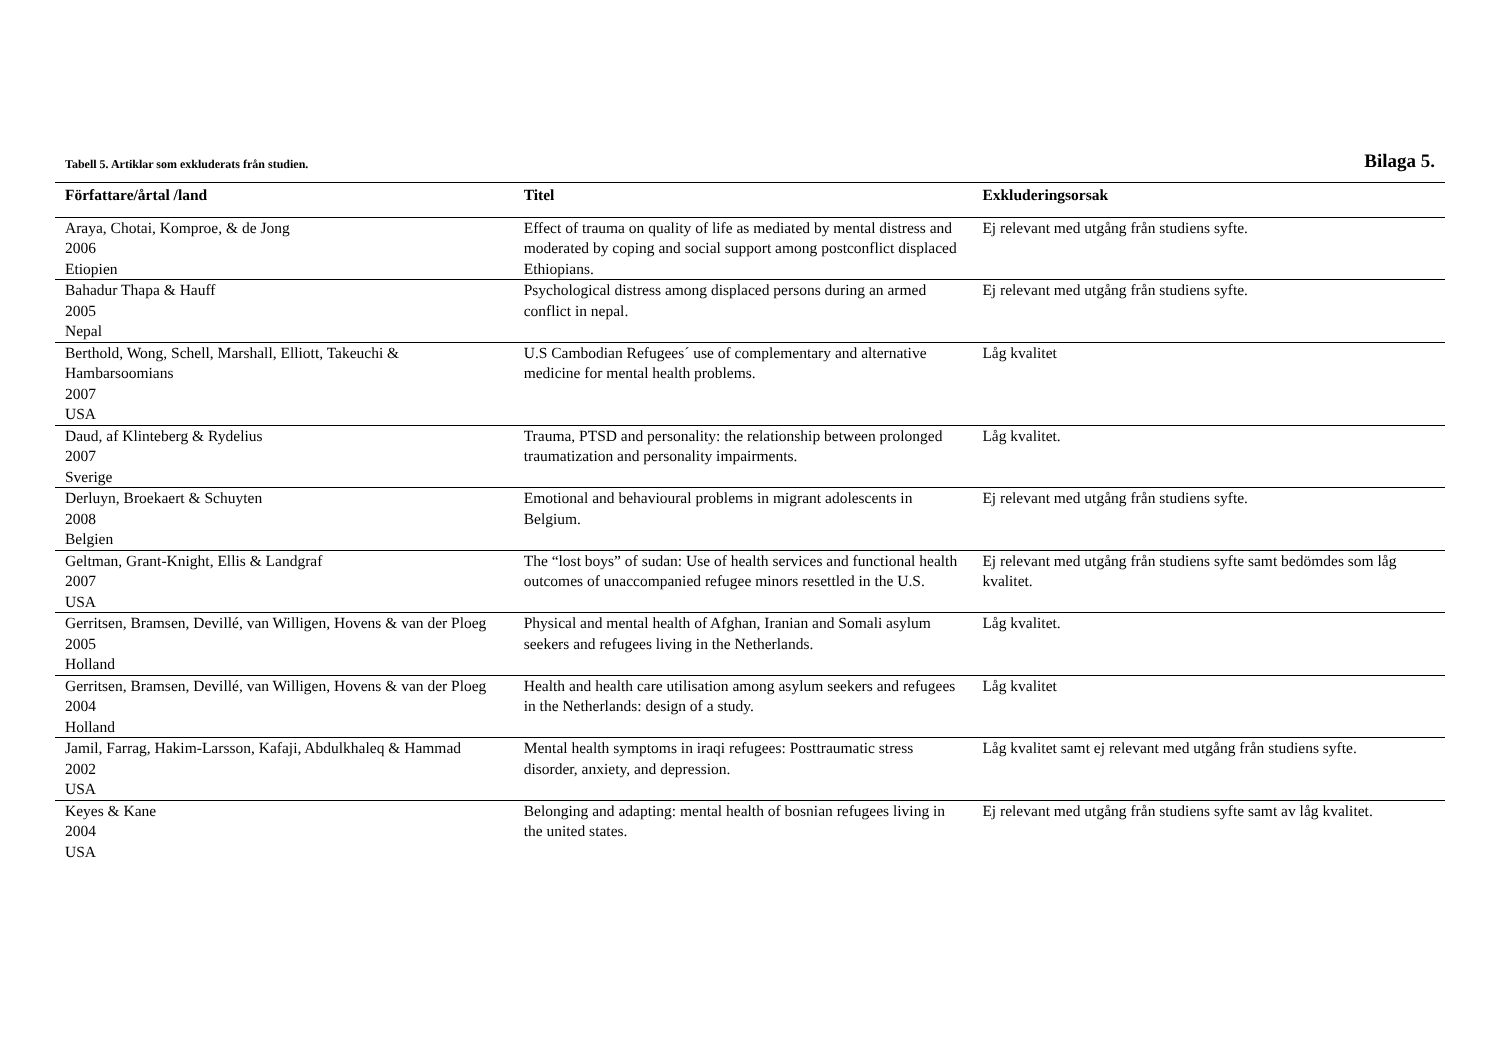Tabell 5. Artiklar som exkluderats från studien. Bilaga 5.
| Författare/årtal /land | Titel | Exkluderingsorsak |
| --- | --- | --- |
| Araya, Chotai, Komproe, & de Jong 2006 Etiopien | Effect of trauma on quality of life as mediated by mental distress and moderated by coping and social support among postconflict displaced Ethiopians. | Ej relevant med utgång från studiens syfte. |
| Bahadur Thapa & Hauff 2005 Nepal | Psychological distress among displaced persons during an armed conflict in nepal. | Ej relevant med utgång från studiens syfte. |
| Berthold, Wong, Schell, Marshall, Elliott, Takeuchi & Hambarsoomians 2007 USA | U.S Cambodian Refugees´ use of complementary and alternative medicine for mental health problems. | Låg kvalitet |
| Daud, af Klinteberg & Rydelius 2007 Sverige | Trauma, PTSD and personality: the relationship between prolonged traumatization and personality impairments. | Låg kvalitet. |
| Derluyn, Broekaert & Schuyten 2008 Belgien | Emotional and behavioural problems in migrant adolescents in Belgium. | Ej relevant med utgång från studiens syfte. |
| Geltman, Grant-Knight, Ellis & Landgraf 2007 USA | The “lost boys” of sudan: Use of health services and functional health outcomes of unaccompanied refugee minors resettled in the U.S. | Ej relevant med utgång från studiens syfte samt bedömdes som låg kvalitet. |
| Gerritsen, Bramsen, Devillé, van Willigen, Hovens & van der Ploeg 2005 Holland | Physical and mental health of Afghan, Iranian and Somali asylum seekers and refugees living in the Netherlands. | Låg kvalitet. |
| Gerritsen, Bramsen, Devillé, van Willigen, Hovens & van der Ploeg 2004 Holland | Health and health care utilisation among asylum seekers and refugees in the Netherlands: design of a study. | Låg kvalitet |
| Jamil, Farrag, Hakim-Larsson, Kafaji, Abdulkhaleq & Hammad 2002 USA | Mental health symptoms in iraqi refugees: Posttraumatic stress disorder, anxiety, and depression. | Låg kvalitet samt ej relevant med utgång från studiens syfte. |
| Keyes & Kane 2004 USA | Belonging and adapting: mental health of bosnian refugees living in the united states. | Ej relevant med utgång från studiens syfte samt av låg kvalitet. |